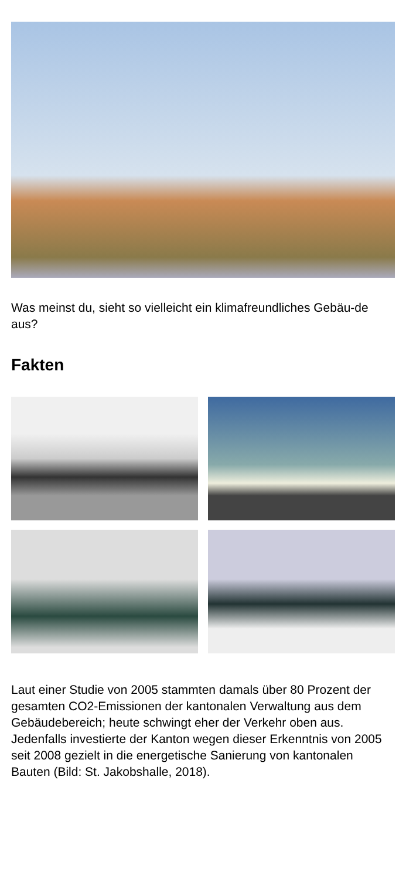Was meinst du, sieht so vielleicht ein klimafreundliches Gebäu-de aus?
Fakten
Laut einer Studie von 2005 stammten damals über 80 Prozent der gesamten CO2-Emissionen der kantonalen Verwaltung aus dem Gebäudebereich; heute schwingt eher der Verkehr oben aus. Jedenfalls investierte der Kanton wegen dieser Erkenntnis von 2005 seit 2008 gezielt in die energetische Sanierung von kantonalen Bauten (Bild: St. Jakobshalle, 2018).